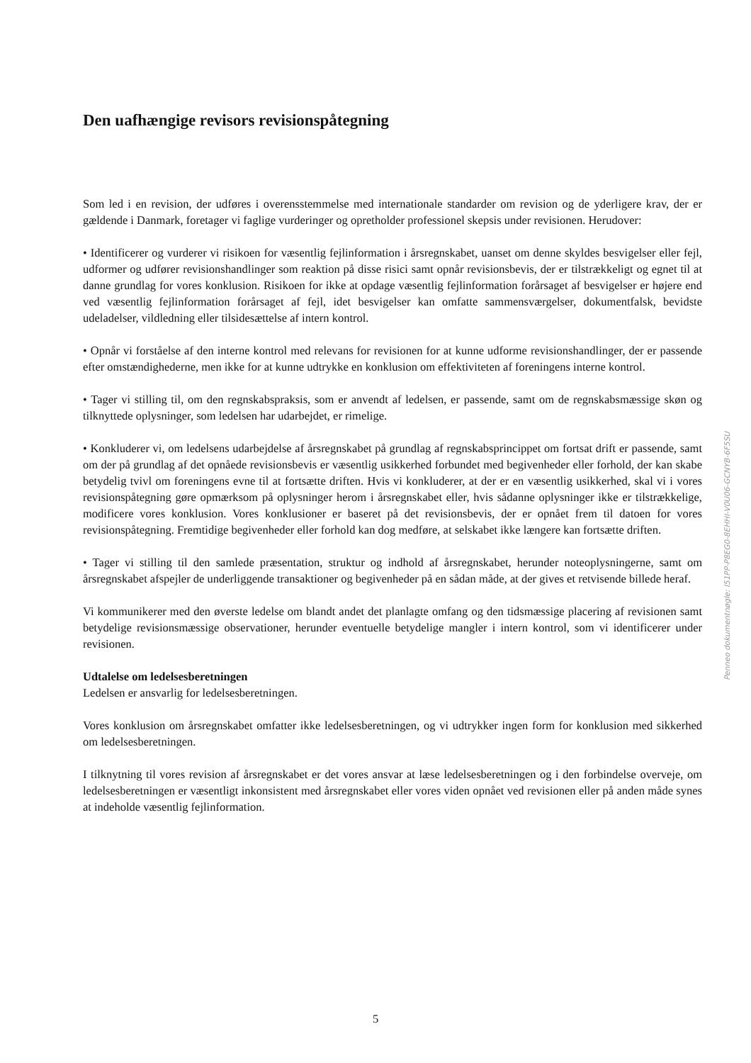Den uafhængige revisors revisionspåtegning
Som led i en revision, der udføres i overensstemmelse med internationale standarder om revision og de yderligere krav, der er gældende i Danmark, foretager vi faglige vurderinger og opretholder professionel skepsis under revisionen. Herudover:
• Identificerer og vurderer vi risikoen for væsentlig fejlinformation i årsregnskabet, uanset om denne skyldes besvigelser eller fejl, udformer og udfører revisionshandlinger som reaktion på disse risici samt opnår revisionsbevis, der er tilstrækkeligt og egnet til at danne grundlag for vores konklusion. Risikoen for ikke at opdage væsentlig fejlinformation forårsaget af besvigelser er højere end ved væsentlig fejlinformation forårsaget af fejl, idet besvigelser kan omfatte sammensværgelser, dokumentfalsk, bevidste udeladelser, vildledning eller tilsidesættelse af intern kontrol.
• Opnår vi forståelse af den interne kontrol med relevans for revisionen for at kunne udforme revisionshandlinger, der er passende efter omstændighederne, men ikke for at kunne udtrykke en konklusion om effektiviteten af foreningens interne kontrol.
• Tager vi stilling til, om den regnskabspraksis, som er anvendt af ledelsen, er passende, samt om de regnskabsmæssige skøn og tilknyttede oplysninger, som ledelsen har udarbejdet, er rimelige.
• Konkluderer vi, om ledelsens udarbejdelse af årsregnskabet på grundlag af regnskabsprincippet om fortsat drift er passende, samt om der på grundlag af det opnåede revisionsbevis er væsentlig usikkerhed forbundet med begivenheder eller forhold, der kan skabe betydelig tvivl om foreningens evne til at fortsætte driften. Hvis vi konkluderer, at der er en væsentlig usikkerhed, skal vi i vores revisionspåtegning gøre opmærksom på oplysninger herom i årsregnskabet eller, hvis sådanne oplysninger ikke er tilstrækkelige, modificere vores konklusion. Vores konklusioner er baseret på det revisionsbevis, der er opnået frem til datoen for vores revisionspåtegning. Fremtidige begivenheder eller forhold kan dog medføre, at selskabet ikke længere kan fortsætte driften.
• Tager vi stilling til den samlede præsentation, struktur og indhold af årsregnskabet, herunder noteoplysningerne, samt om årsregnskabet afspejler de underliggende transaktioner og begivenheder på en sådan måde, at der gives et retvisende billede heraf.
Vi kommunikerer med den øverste ledelse om blandt andet det planlagte omfang og den tidsmæssige placering af revisionen samt betydelige revisionsmæssige observationer, herunder eventuelle betydelige mangler i intern kontrol, som vi identificerer under revisionen.
Udtalelse om ledelsesberetningen
Ledelsen er ansvarlig for ledelsesberetningen.
Vores konklusion om årsregnskabet omfatter ikke ledelsesberetningen, og vi udtrykker ingen form for konklusion med sikkerhed om ledelsesberetningen.
I tilknytning til vores revision af årsregnskabet er det vores ansvar at læse ledelsesberetningen og i den forbindelse overveje, om ledelsesberetningen er væsentligt inkonsistent med årsregnskabet eller vores viden opnået ved revisionen eller på anden måde synes at indeholde væsentlig fejlinformation.
Penneo dokumentnøgle: I51PP-P8EG0-8EHHI-V0U06-GCNYB-6F5SU
5